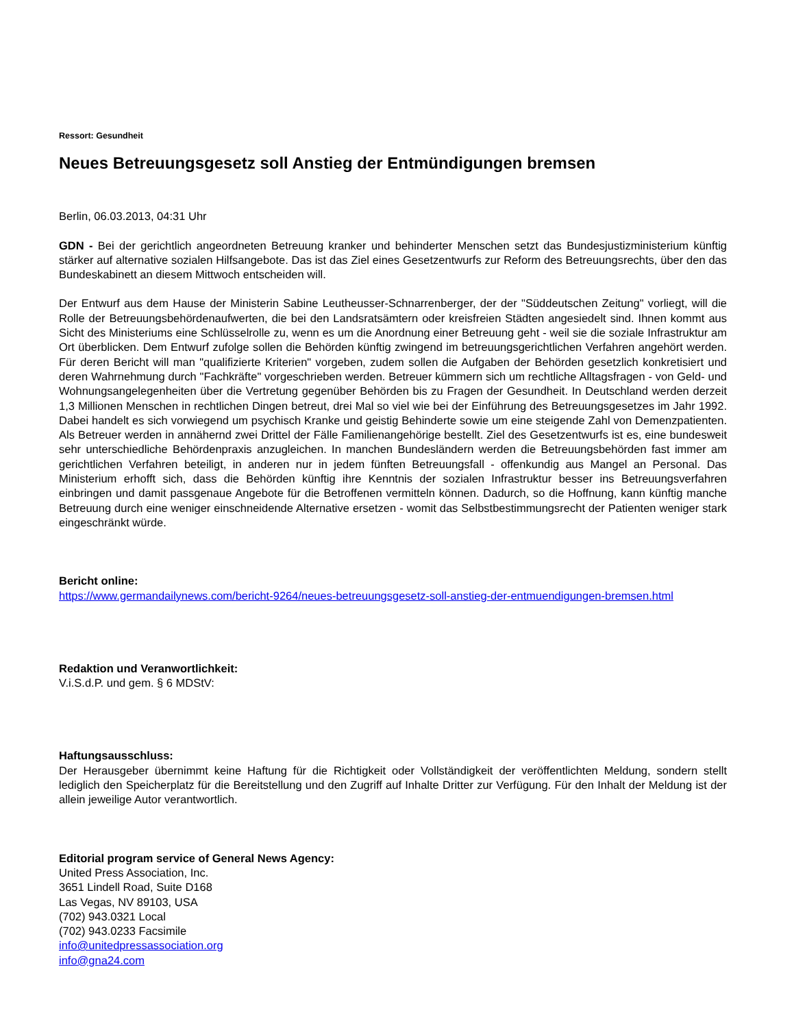Ressort: Gesundheit
Neues Betreuungsgesetz soll Anstieg der Entmündigungen bremsen
Berlin, 06.03.2013, 04:31 Uhr
GDN - Bei der gerichtlich angeordneten Betreuung kranker und behinderter Menschen setzt das Bundesjustizministerium künftig stärker auf alternative sozialen Hilfsangebote. Das ist das Ziel eines Gesetzentwurfs zur Reform des Betreuungsrechts, über den das Bundeskabinett an diesem Mittwoch entscheiden will.
Der Entwurf aus dem Hause der Ministerin Sabine Leutheusser-Schnarrenberger, der der "Süddeutschen Zeitung" vorliegt, will die Rolle der Betreuungsbehördenaufwerten, die bei den Landsratsämtern oder kreisfreien Städten angesiedelt sind. Ihnen kommt aus Sicht des Ministeriums eine Schlüsselrolle zu, wenn es um die Anordnung einer Betreuung geht - weil sie die soziale Infrastruktur am Ort überblicken. Dem Entwurf zufolge sollen die Behörden künftig zwingend im betreuungsgerichtlichen Verfahren angehört werden. Für deren Bericht will man "qualifizierte Kriterien" vorgeben, zudem sollen die Aufgaben der Behörden gesetzlich konkretisiert und deren Wahrnehmung durch "Fachkräfte" vorgeschrieben werden. Betreuer kümmern sich um rechtliche Alltagsfragen - von Geld- und Wohnungsangelegenheiten über die Vertretung gegenüber Behörden bis zu Fragen der Gesundheit. In Deutschland werden derzeit 1,3 Millionen Menschen in rechtlichen Dingen betreut, drei Mal so viel wie bei der Einführung des Betreuungsgesetzes im Jahr 1992. Dabei handelt es sich vorwiegend um psychisch Kranke und geistig Behinderte sowie um eine steigende Zahl von Demenzpatienten. Als Betreuer werden in annähernd zwei Drittel der Fälle Familienangehörige bestellt. Ziel des Gesetzentwurfs ist es, eine bundesweit sehr unterschiedliche Behördenpraxis anzugleichen. In manchen Bundesländern werden die Betreuungsbehörden fast immer am gerichtlichen Verfahren beteiligt, in anderen nur in jedem fünften Betreuungsfall - offenkundig aus Mangel an Personal. Das Ministerium erhofft sich, dass die Behörden künftig ihre Kenntnis der sozialen Infrastruktur besser ins Betreuungsverfahren einbringen und damit passgenaue Angebote für die Betroffenen vermitteln können. Dadurch, so die Hoffnung, kann künftig manche Betreuung durch eine weniger einschneidende Alternative ersetzen - womit das Selbstbestimmungsrecht der Patienten weniger stark eingeschränkt würde.
Bericht online:
https://www.germandailynews.com/bericht-9264/neues-betreuungsgesetz-soll-anstieg-der-entmuendigungen-bremsen.html
Redaktion und Veranwortlichkeit:
V.i.S.d.P. und gem. § 6 MDStV:
Haftungsausschluss:
Der Herausgeber übernimmt keine Haftung für die Richtigkeit oder Vollständigkeit der veröffentlichten Meldung, sondern stellt lediglich den Speicherplatz für die Bereitstellung und den Zugriff auf Inhalte Dritter zur Verfügung. Für den Inhalt der Meldung ist der allein jeweilige Autor verantwortlich.
Editorial program service of General News Agency:
United Press Association, Inc.
3651 Lindell Road, Suite D168
Las Vegas, NV 89103, USA
(702) 943.0321 Local
(702) 943.0233 Facsimile
info@unitedpressassociation.org
info@gna24.com